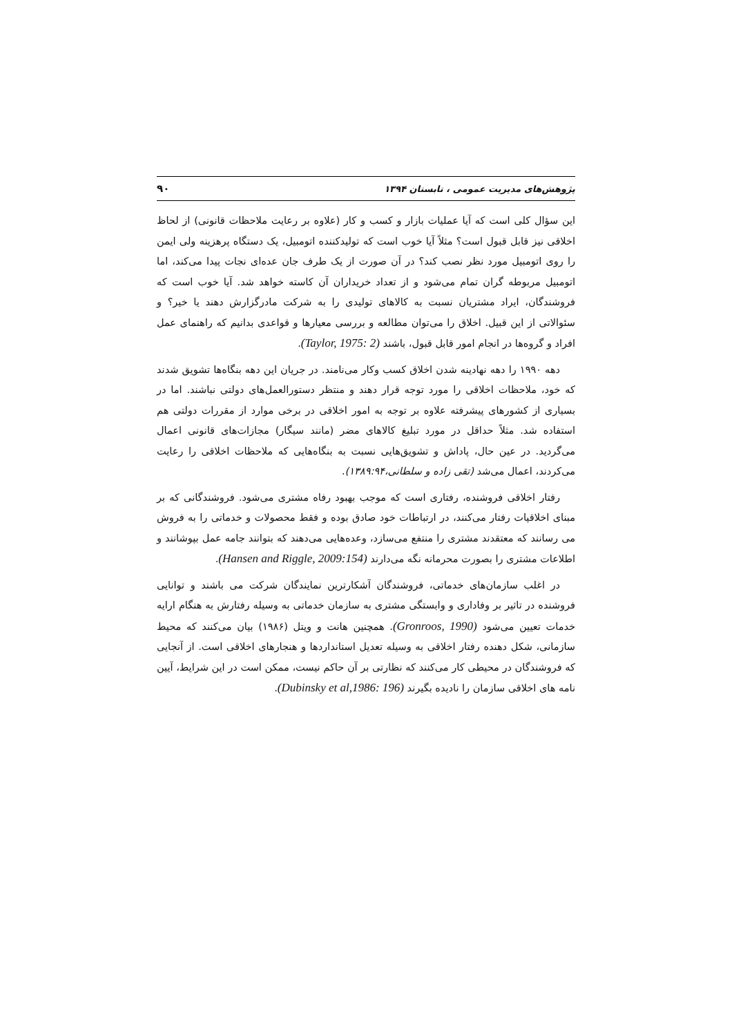پژوهش‌های مدیریت عمومی ، تابستان ۱۳۹۴ ۹۰
این سؤال کلی است که آیا عملیات بازار و کسب و کار (علاوه بر رعایت ملاحظات قانونی) از لحاظ اخلاقی نیز قابل قبول است؟ مثلاً آیا خوب است که تولیدکننده اتومبیل، یک دستگاه پرهزینه ولی ایمن را روی اتومبیل مورد نظر نصب کند؟ در آن صورت از یک طرف جان عده‌ای نجات پیدا می‌کند، اما اتومبیل مربوطه گران تمام می‌شود و از تعداد خریداران آن کاسته خواهد شد. آیا خوب است که فروشندگان، ایراد مشتریان نسبت به کالاهای تولیدی را به شرکت مادرگزارش دهند یا خیر؟ و سئوالاتی از این قبیل. اخلاق را می‌توان مطالعه و بررسی معیارها و قواعدی بدانیم که راهنمای عمل افراد و گروه‌ها در انجام امور قابل قبول، باشند (Taylor, 1975: 2).
دهه ۱۹۹۰ را دهه نهادینه شدن اخلاق کسب وکار می‌نامند. در جریان این دهه بنگاه‌ها تشویق شدند که خود، ملاحظات اخلاقی را مورد توجه قرار دهند و منتظر دستورالعمل‌های دولتی نباشند. اما در بسیاری از کشورهای پیشرفته علاوه بر توجه به امور اخلاقی در برخی موارد از مقررات دولتی هم استفاده شد. مثلاً حداقل در مورد تبلیغ کالاهای مضر (مانند سیگار) مجازات‌های قانونی اعمال می‌گردید. در عین حال، پاداش و تشویق‌هایی نسبت به بنگاه‌هایی که ملاحظات اخلاقی را رعایت می‌کردند، اعمال می‌شد (تقی زاده و سلطانی،۱۳۸۹:۹۴).
رفتار اخلاقی فروشنده، رفتاری است که موجب بهبود رفاه مشتری می‌شود. فروشندگانی که بر مبنای اخلاقیات رفتار می‌کنند، در ارتباطات خود صادق بوده و فقط محصولات و خدماتی را به فروش می رسانند که معتقدند مشتری را منتفع می‌سازد، وعده‌هایی می‌دهند که بتوانند جامه عمل بپوشانند و اطلاعات مشتری را بصورت محرمانه نگه می‌دارند (Hansen and Riggle, 2009:154).
در اغلب سازمان‌های خدماتی، فروشندگان آشکارترین نمایندگان شرکت می باشند و توانایی فروشنده در تاثیر بر وفاداری و وابستگی مشتری به سازمان خدماتی به وسیله رفتارش به هنگام ارایه خدمات تعیین می‌شود (Gronroos, 1990). همچنین هانت و ویتل (۱۹۸۶) بیان می‌کنند که محیط سازمانی، شکل دهنده رفتار اخلاقی به وسیله تعدیل استانداردها و هنجارهای اخلاقی است. از آنجایی که فروشندگان در محیطی کار می‌کنند که نظارتی بر آن حاکم نیست، ممکن است در این شرایط، آیین نامه های اخلاقی سازمان را نادیده بگیرند (Dubinsky et al,1986: 196).